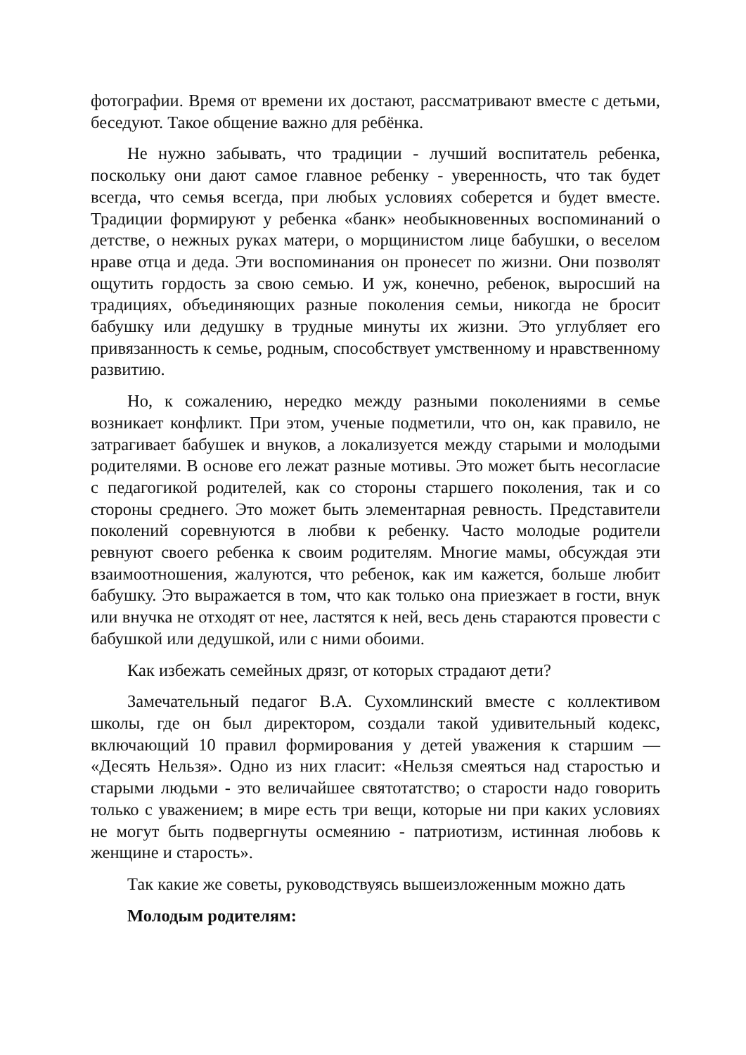фотографии. Время от времени их достают, рассматривают вместе с детьми, беседуют. Такое общение важно для ребёнка.
Не нужно забывать, что традиции - лучший воспитатель ребенка, поскольку они дают самое главное ребенку - уверенность, что так будет всегда, что семья всегда, при любых условиях соберется и будет вместе. Традиции формируют у ребенка «банк» необыкновенных воспоминаний о детстве, о нежных руках матери, о морщинистом лице бабушки, о веселом нраве отца и деда. Эти воспоминания он пронесет по жизни. Они позволят ощутить гордость за свою семью. И уж, конечно, ребенок, выросший на традициях, объединяющих разные поколения семьи, никогда не бросит бабушку или дедушку в трудные минуты их жизни. Это углубляет его привязанность к семье, родным, способствует умственному и нравственному развитию.
Но, к сожалению, нередко между разными поколениями в семье возникает конфликт. При этом, ученые подметили, что он, как правило, не затрагивает бабушек и внуков, а локализуется между старыми и молодыми родителями. В основе его лежат разные мотивы. Это может быть несогласие с педагогикой родителей, как со стороны старшего поколения, так и со стороны среднего. Это может быть элементарная ревность. Представители поколений соревнуются в любви к ребенку. Часто молодые родители ревнуют своего ребенка к своим родителям. Многие мамы, обсуждая эти взаимоотношения, жалуются, что ребенок, как им кажется, больше любит бабушку. Это выражается в том, что как только она приезжает в гости, внук или внучка не отходят от нее, ластятся к ней, весь день стараются провести с бабушкой или дедушкой, или с ними обоими.
Как избежать семейных дрязг, от которых страдают дети?
Замечательный педагог В.А. Сухомлинский вместе с коллективом школы, где он был директором, создали такой удивительный кодекс, включающий 10 правил формирования у детей уважения к старшим — «Десять Нельзя». Одно из них гласит: «Нельзя смеяться над старостью и старыми людьми - это величайшее святотатство; о старости надо говорить только с уважением; в мире есть три вещи, которые ни при каких условиях не могут быть подвергнуты осмеянию - патриотизм, истинная любовь к женщине и старость».
Так какие же советы, руководствуясь вышеизложенным можно дать
Молодым родителям: